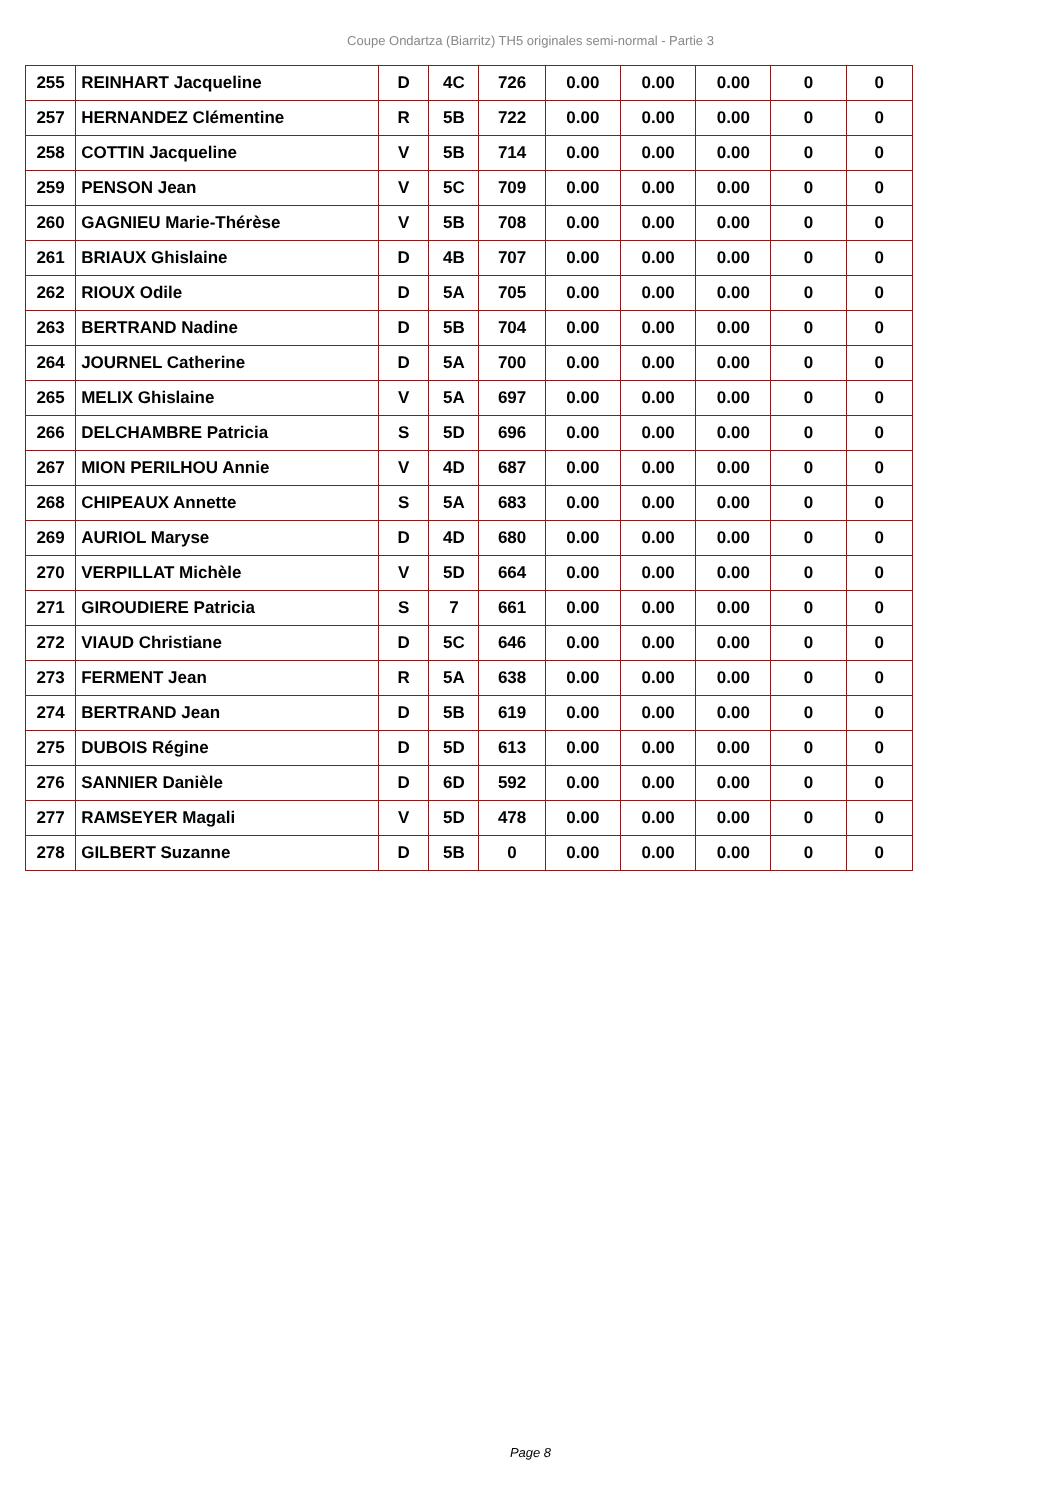Coupe Ondartza (Biarritz) TH5 originales semi-normal - Partie 3
| 255 | REINHART Jacqueline | D | 4C | 726 | 0.00 | 0.00 | 0.00 | 0 | 0 |
| 257 | HERNANDEZ Clémentine | R | 5B | 722 | 0.00 | 0.00 | 0.00 | 0 | 0 |
| 258 | COTTIN Jacqueline | V | 5B | 714 | 0.00 | 0.00 | 0.00 | 0 | 0 |
| 259 | PENSON Jean | V | 5C | 709 | 0.00 | 0.00 | 0.00 | 0 | 0 |
| 260 | GAGNIEU Marie-Thérèse | V | 5B | 708 | 0.00 | 0.00 | 0.00 | 0 | 0 |
| 261 | BRIAUX Ghislaine | D | 4B | 707 | 0.00 | 0.00 | 0.00 | 0 | 0 |
| 262 | RIOUX Odile | D | 5A | 705 | 0.00 | 0.00 | 0.00 | 0 | 0 |
| 263 | BERTRAND Nadine | D | 5B | 704 | 0.00 | 0.00 | 0.00 | 0 | 0 |
| 264 | JOURNEL Catherine | D | 5A | 700 | 0.00 | 0.00 | 0.00 | 0 | 0 |
| 265 | MELIX Ghislaine | V | 5A | 697 | 0.00 | 0.00 | 0.00 | 0 | 0 |
| 266 | DELCHAMBRE Patricia | S | 5D | 696 | 0.00 | 0.00 | 0.00 | 0 | 0 |
| 267 | MION PERILHOU Annie | V | 4D | 687 | 0.00 | 0.00 | 0.00 | 0 | 0 |
| 268 | CHIPEAUX Annette | S | 5A | 683 | 0.00 | 0.00 | 0.00 | 0 | 0 |
| 269 | AURIOL Maryse | D | 4D | 680 | 0.00 | 0.00 | 0.00 | 0 | 0 |
| 270 | VERPILLAT Michèle | V | 5D | 664 | 0.00 | 0.00 | 0.00 | 0 | 0 |
| 271 | GIROUDIERE Patricia | S | 7 | 661 | 0.00 | 0.00 | 0.00 | 0 | 0 |
| 272 | VIAUD Christiane | D | 5C | 646 | 0.00 | 0.00 | 0.00 | 0 | 0 |
| 273 | FERMENT Jean | R | 5A | 638 | 0.00 | 0.00 | 0.00 | 0 | 0 |
| 274 | BERTRAND Jean | D | 5B | 619 | 0.00 | 0.00 | 0.00 | 0 | 0 |
| 275 | DUBOIS Régine | D | 5D | 613 | 0.00 | 0.00 | 0.00 | 0 | 0 |
| 276 | SANNIER Danièle | D | 6D | 592 | 0.00 | 0.00 | 0.00 | 0 | 0 |
| 277 | RAMSEYER Magali | V | 5D | 478 | 0.00 | 0.00 | 0.00 | 0 | 0 |
| 278 | GILBERT Suzanne | D | 5B | 0 | 0.00 | 0.00 | 0.00 | 0 | 0 |
Page 8